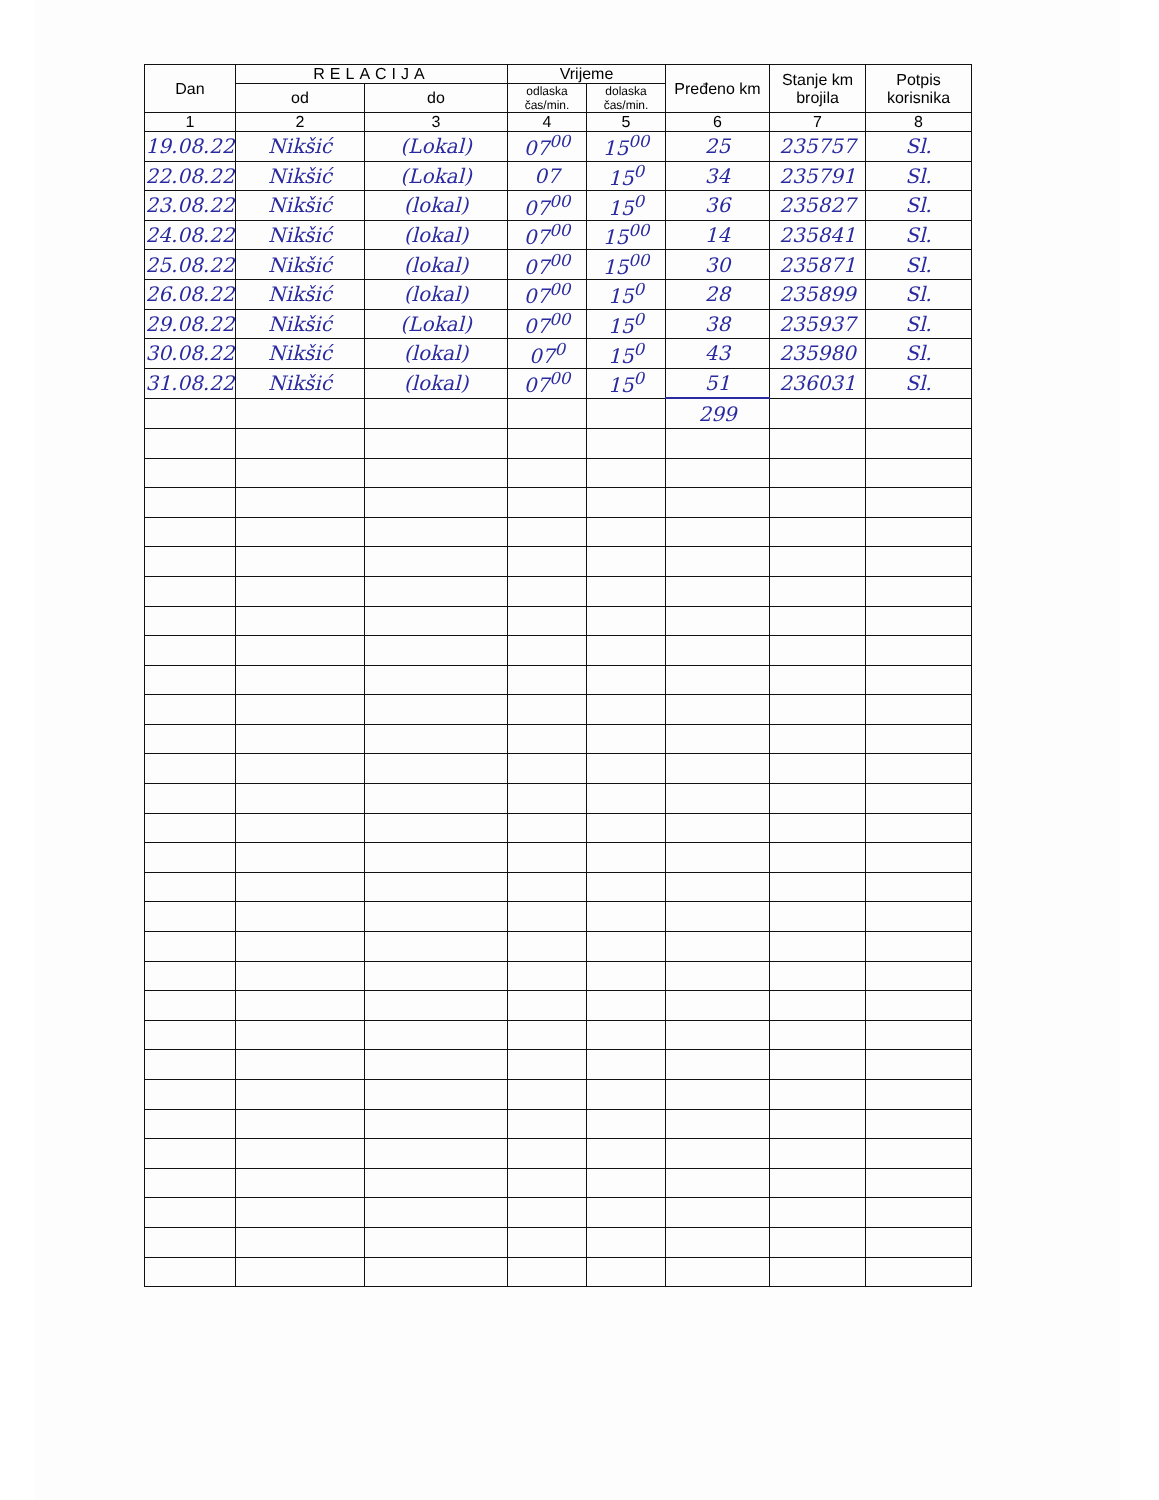| Dan | RELACIJA | | Vrijeme | | Pređeno km | Stanje km brojila | Potpis korisnika |
| --- | --- | --- | --- | --- | --- | --- | --- |
| | od | do | odlaska čas/min. | dolaska čas/min. | | | |
| 1 | 2 | 3 | 4 | 5 | 6 | 7 | 8 |
| 19.08.22 | Nikšić | (Lokal) | 07<sup>00</sup> | 15<sup>00</sup> | 25 | 235757 | Sl. |
| 22.08.22 | Nikšić | (Lokal) | 07 | 15<sup>0</sup> | 34 | 235791 | Sl. |
| 23.08.22 | Nikšić | (lokal) | 07<sup>00</sup> | 15<sup>0</sup> | 36 | 235827 | Sl. |
| 24.08.22 | Nikšić | (lokal) | 07<sup>00</sup> | 15<sup>00</sup> | 14 | 235841 | Sl. |
| 25.08.22 | Nikšić | (lokal) | 07<sup>00</sup> | 15<sup>00</sup> | 30 | 235871 | Sl. |
| 26.08.22 | Nikšić | (lokal) | 07<sup>00</sup> | 15<sup>0</sup> | 28 | 235899 | Sl. |
| 29.08.22 | Nikšić | (Lokal) | 07<sup>00</sup> | 15<sup>0</sup> | 38 | 235937 | Sl. |
| 30.08.22 | Nikšić | (lokal) | 07<sup>0</sup> | 15<sup>0</sup> | 43 | 235980 | Sl. |
| 31.08.22 | Nikšić | (lokal) | 07<sup>00</sup> | 15<sup>0</sup> | 51 | 236031 | Sl. |
| | | | | | 299 | | |